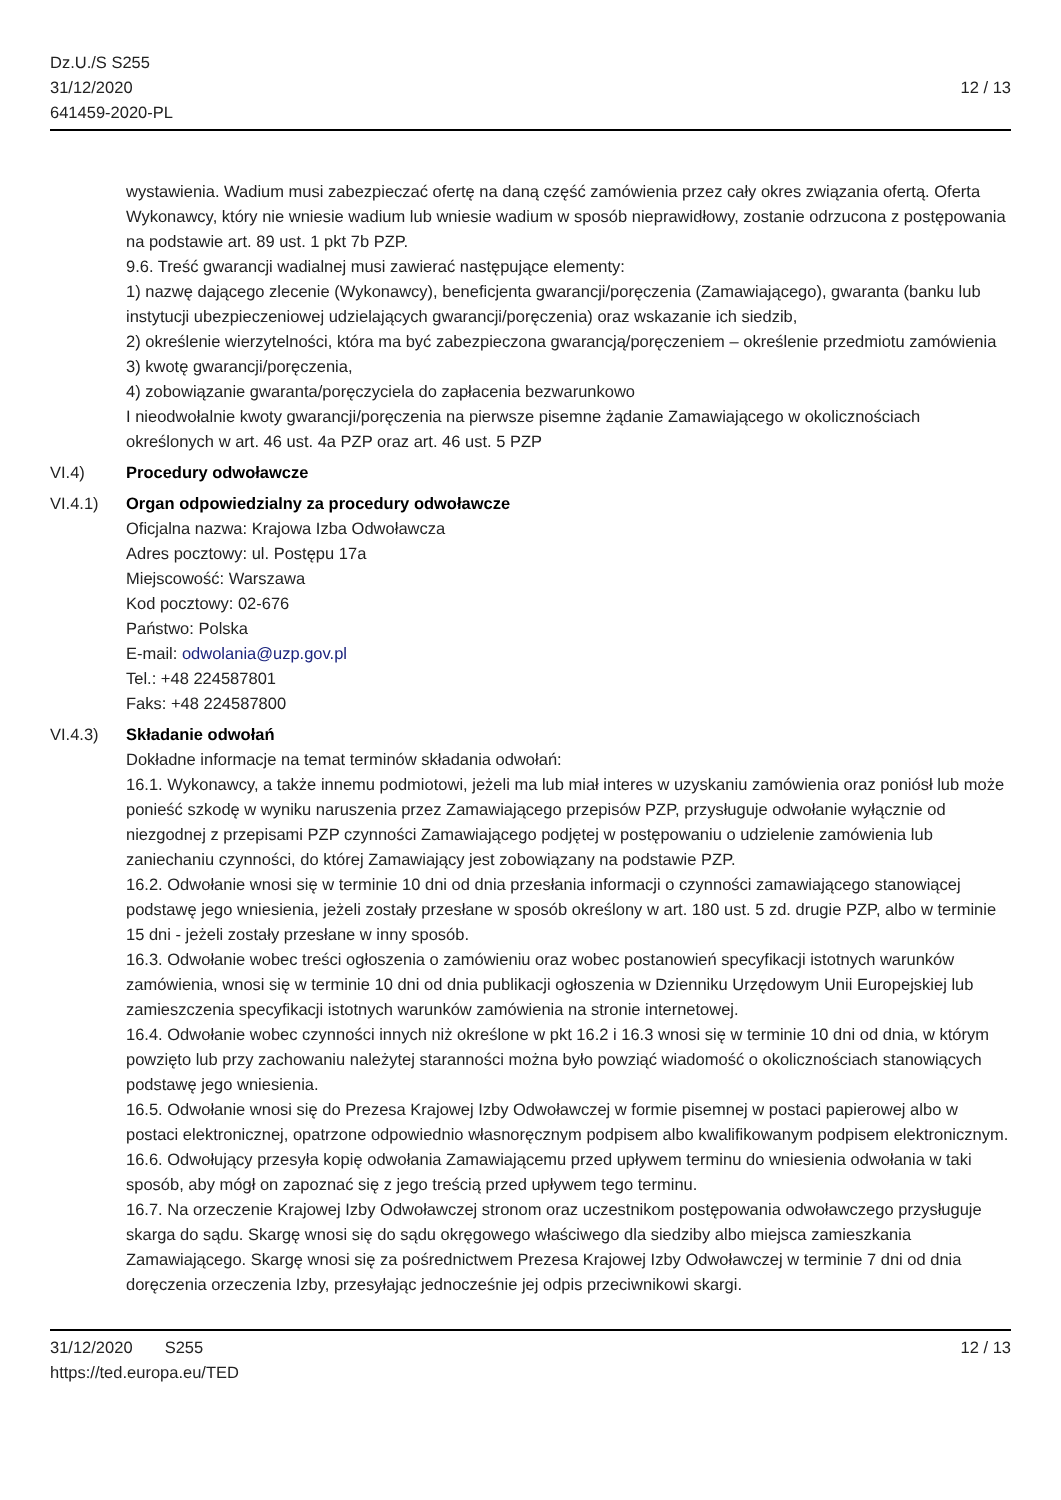Dz.U./S S255
31/12/2020
641459-2020-PL
12 / 13
wystawienia. Wadium musi zabezpieczać ofertę na daną część zamówienia przez cały okres związania ofertą. Oferta Wykonawcy, który nie wniesie wadium lub wniesie wadium w sposób nieprawidłowy, zostanie odrzucona z postępowania na podstawie art. 89 ust. 1 pkt 7b PZP.
9.6. Treść gwarancji wadialnej musi zawierać następujące elementy:
1) nazwę dającego zlecenie (Wykonawcy), beneficjenta gwarancji/poręczenia (Zamawiającego), gwaranta (banku lub instytucji ubezpieczeniowej udzielających gwarancji/poręczenia) oraz wskazanie ich siedzib,
2) określenie wierzytelności, która ma być zabezpieczona gwarancją/poręczeniem – określenie przedmiotu zamówienia
3) kwotę gwarancji/poręczenia,
4) zobowiązanie gwaranta/poręczyciela do zapłacenia bezwarunkowo
I nieodwołalnie kwoty gwarancji/poręczenia na pierwsze pisemne żądanie Zamawiającego w okolicznościach określonych w art. 46 ust. 4a PZP oraz art. 46 ust. 5 PZP
VI.4) Procedury odwoławcze
VI.4.1) Organ odpowiedzialny za procedury odwoławcze
Oficjalna nazwa: Krajowa Izba Odwoławcza
Adres pocztowy: ul. Postępu 17a
Miejscowość: Warszawa
Kod pocztowy: 02-676
Państwo: Polska
E-mail: odwolania@uzp.gov.pl
Tel.: +48 224587801
Faks: +48 224587800
VI.4.3) Składanie odwołań
Dokładne informacje na temat terminów składania odwołań:
16.1. Wykonawcy, a także innemu podmiotowi, jeżeli ma lub miał interes w uzyskaniu zamówienia oraz poniósł lub może ponieść szkodę w wyniku naruszenia przez Zamawiającego przepisów PZP, przysługuje odwołanie wyłącznie od niezgodnej z przepisami PZP czynności Zamawiającego podjętej w postępowaniu o udzielenie zamówienia lub zaniechaniu czynności, do której Zamawiający jest zobowiązany na podstawie PZP.
16.2. Odwołanie wnosi się w terminie 10 dni od dnia przesłania informacji o czynności zamawiającego stanowiącej podstawę jego wniesienia, jeżeli zostały przesłane w sposób określony w art. 180 ust. 5 zd. drugie PZP, albo w terminie 15 dni - jeżeli zostały przesłane w inny sposób.
16.3. Odwołanie wobec treści ogłoszenia o zamówieniu oraz wobec postanowień specyfikacji istotnych warunków zamówienia, wnosi się w terminie 10 dni od dnia publikacji ogłoszenia w Dzienniku Urzędowym Unii Europejskiej lub zamieszczenia specyfikacji istotnych warunków zamówienia na stronie internetowej.
16.4. Odwołanie wobec czynności innych niż określone w pkt 16.2 i 16.3 wnosi się w terminie 10 dni od dnia, w którym powzięto lub przy zachowaniu należytej staranności można było powziąć wiadomość o okolicznościach stanowiących podstawę jego wniesienia.
16.5. Odwołanie wnosi się do Prezesa Krajowej Izby Odwoławczej w formie pisemnej w postaci papierowej albo w postaci elektronicznej, opatrzone odpowiednio własnoręcznym podpisem albo kwalifikowanym podpisem elektronicznym.
16.6. Odwołujący przesyła kopię odwołania Zamawiającemu przed upływem terminu do wniesienia odwołania w taki sposób, aby mógł on zapoznać się z jego treścią przed upływem tego terminu.
16.7. Na orzeczenie Krajowej Izby Odwoławczej stronom oraz uczestnikom postępowania odwoławczego przysługuje skarga do sądu. Skargę wnosi się do sądu okręgowego właściwego dla siedziby albo miejsca zamieszkania Zamawiającego. Skargę wnosi się za pośrednictwem Prezesa Krajowej Izby Odwoławczej w terminie 7 dni od dnia doręczenia orzeczenia Izby, przesyłając jednocześnie jej odpis przeciwnikowi skargi.
31/12/2020 S255
https://ted.europa.eu/TED
12 / 13